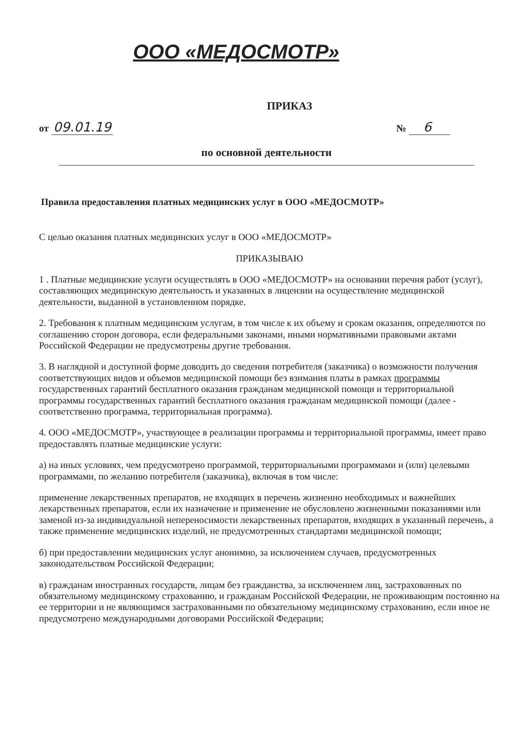ООО «МЕДОСМОТР»
ПРИКАЗ
от 09.01.19 № 6
по основной деятельности
Правила предоставления платных медицинских услуг в ООО «МЕДОСМОТР»
С целью оказания платных медицинских услуг в ООО «МЕДОСМОТР»
ПРИКАЗЫВАЮ
1 . Платные медицинские услуги осуществлять в ООО «МЕДОСМОТР» на основании перечня работ (услуг), составляющих медицинскую деятельность и указанных в лицензии на осуществление медицинской деятельности, выданной в установленном порядке.
2. Требования к платным медицинским услугам, в том числе к их объему и срокам оказания, определяются по соглашению сторон договора, если федеральными законами, иными нормативными правовыми актами Российской Федерации не предусмотрены другие требования.
3. В наглядной и доступной форме доводить до сведения потребителя (заказчика) о возможности получения соответствующих видов и объемов медицинской помощи без взимания платы в рамках программы государственных гарантий бесплатного оказания гражданам медицинской помощи и территориальной программы государственных гарантий бесплатного оказания гражданам медицинской помощи (далее - соответственно программа, территориальная программа).
4. ООО «МЕДОСМОТР», участвующее в реализации программы и территориальной программы, имеет право предоставлять платные медицинские услуги:
а) на иных условиях, чем предусмотрено программой, территориальными программами и (или) целевыми программами, по желанию потребителя (заказчика), включая в том числе:
применение лекарственных препаратов, не входящих в перечень жизненно необходимых и важнейших лекарственных препаратов, если их назначение и применение не обусловлено жизненными показаниями или заменой из-за индивидуальной непереносимости лекарственных препаратов, входящих в указанный перечень, а также применение медицинских изделий, не предусмотренных стандартами медицинской помощи;
б) при предоставлении медицинских услуг анонимно, за исключением случаев, предусмотренных законодательством Российской Федерации;
в) гражданам иностранных государств, лицам без гражданства, за исключением лиц, застрахованных по обязательному медицинскому страхованию, и гражданам Российской Федерации, не проживающим постоянно на ее территории и не являющимся застрахованными по обязательному медицинскому страхованию, если иное не предусмотрено международными договорами Российской Федерации;